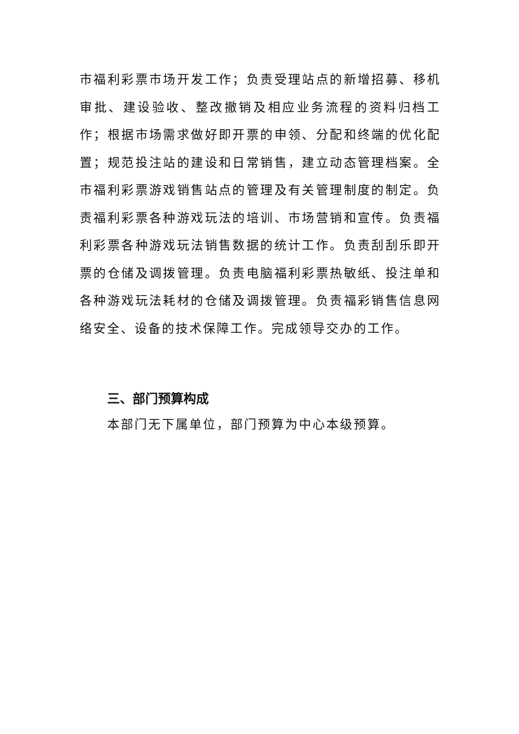市福利彩票市场开发工作；负责受理站点的新增招募、移机审批、建设验收、整改撤销及相应业务流程的资料归档工作；根据市场需求做好即开票的申领、分配和终端的优化配置；规范投注站的建设和日常销售，建立动态管理档案。全市福利彩票游戏销售站点的管理及有关管理制度的制定。负责福利彩票各种游戏玩法的培训、市场营销和宣传。负责福利彩票各种游戏玩法销售数据的统计工作。负责刮刮乐即开票的仓储及调拨管理。负责电脑福利彩票热敏纸、投注单和各种游戏玩法耗材的仓储及调拨管理。负责福彩销售信息网络安全、设备的技术保障工作。完成领导交办的工作。
三、部门预算构成
本部门无下属单位，部门预算为中心本级预算。